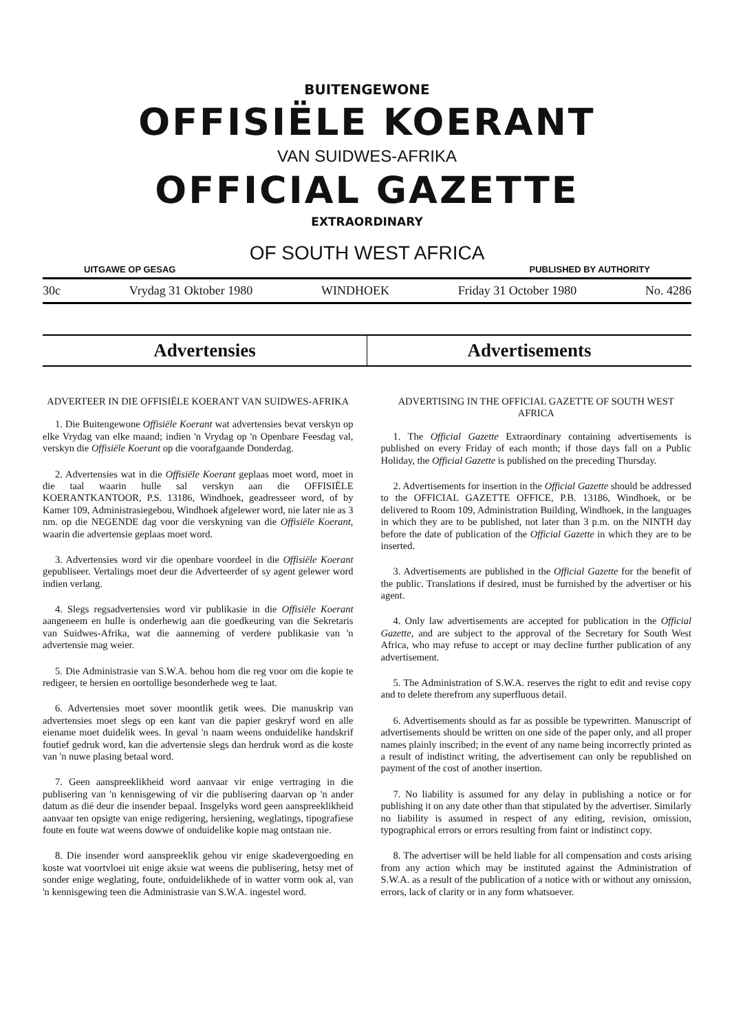BUITENGEWONE
OFFISIËLE KOERANT
VAN SUIDWES-AFRIKA
OFFICIAL GAZETTE
EXTRAORDINARY
OF SOUTH WEST AFRICA
UITGAWE OP GESAG PUBLISHED BY AUTHORITY
30c Vrydag 31 Oktober 1980 WINDHOEK Friday 31 October 1980 No. 4286
Advertensies Advertisements
ADVERTEER IN DIE OFFISIËLE KOERANT VAN SUIDWES-AFRIKA
1. Die Buitengewone Offisiële Koerant wat advertensies bevat verskyn op elke Vrydag van elke maand; indien 'n Vrydag op 'n Openbare Feesdag val, verskyn die Offisiële Koerant op die voorafgaande Donderdag.
2. Advertensies wat in die Offisiële Koerant geplaas moet word, moet in die taal waarin hulle sal verskyn aan die OFFISIËLE KOERANTKANTOOR, P.S. 13186, Windhoek, geadresseer word, of by Kamer 109, Administrasiegebou, Windhoek afgelewer word, nie later nie as 3 nm. op die NEGENDE dag voor die verskyning van die Offisiële Koerant, waarin die advertensie geplaas moet word.
3. Advertensies word vir die openbare voordeel in die Offisiële Koerant gepubliseer. Vertalings moet deur die Adverteerder of sy agent gelewer word indien verlang.
4. Slegs regsadvertensies word vir publikasie in die Offisiële Koerant aangeneem en hulle is onderhewig aan die goedkeuring van die Sekretaris van Suidwes-Afrika, wat die aanneming of verdere publikasie van 'n advertensie mag weier.
5. Die Administrasie van S.W.A. behou hom die reg voor om die kopie te redigeer, te hersien en oortollige besonderhede weg te laat.
6. Advertensies moet sover moontlik getik wees. Die manuskrip van advertensies moet slegs op een kant van die papier geskryf word en alle eiename moet duidelik wees. In geval 'n naam weens onduidelike handskrif foutief gedruk word, kan die advertensie slegs dan herdruk word as die koste van 'n nuwe plasing betaal word.
7. Geen aanspreeklikheid word aanvaar vir enige vertraging in die publisering van 'n kennisgewing of vir die publisering daarvan op 'n ander datum as dié deur die insender bepaal. Insgelyks word geen aanspreeklikheid aanvaar ten opsigte van enige redigering, hersiening, weglatings, tipografiese foute en foute wat weens dowwe of onduidelike kopie mag ontstaan nie.
8. Die insender word aanspreeklik gehou vir enige skadevergoeding en koste wat voortvloei uit enige aksie wat weens die publisering, hetsy met of sonder enige weglating, foute, onduidelikhede of in watter vorm ook al, van 'n kennisgewing teen die Administrasie van S.W.A. ingestel word.
ADVERTISING IN THE OFFICIAL GAZETTE OF SOUTH WEST AFRICA
1. The Official Gazette Extraordinary containing advertisements is published on every Friday of each month; if those days fall on a Public Holiday, the Official Gazette is published on the preceding Thursday.
2. Advertisements for insertion in the Official Gazette should be addressed to the OFFICIAL GAZETTE OFFICE, P.B. 13186, Windhoek, or be delivered to Room 109, Administration Building, Windhoek, in the languages in which they are to be published, not later than 3 p.m. on the NINTH day before the date of publication of the Official Gazette in which they are to be inserted.
3. Advertisements are published in the Official Gazette for the benefit of the public. Translations if desired, must be furnished by the advertiser or his agent.
4. Only law advertisements are accepted for publication in the Official Gazette, and are subject to the approval of the Secretary for South West Africa, who may refuse to accept or may decline further publication of any advertisement.
5. The Administration of S.W.A. reserves the right to edit and revise copy and to delete therefrom any superfluous detail.
6. Advertisements should as far as possible be typewritten. Manuscript of advertisements should be written on one side of the paper only, and all proper names plainly inscribed; in the event of any name being incorrectly printed as a result of indistinct writing, the advertisement can only be republished on payment of the cost of another insertion.
7. No liability is assumed for any delay in publishing a notice or for publishing it on any date other than that stipulated by the advertiser. Similarly no liability is assumed in respect of any editing, revision, omission, typographical errors or errors resulting from faint or indistinct copy.
8. The advertiser will be held liable for all compensation and costs arising from any action which may be instituted against the Administration of S.W.A. as a result of the publication of a notice with or without any omission, errors, lack of clarity or in any form whatsoever.